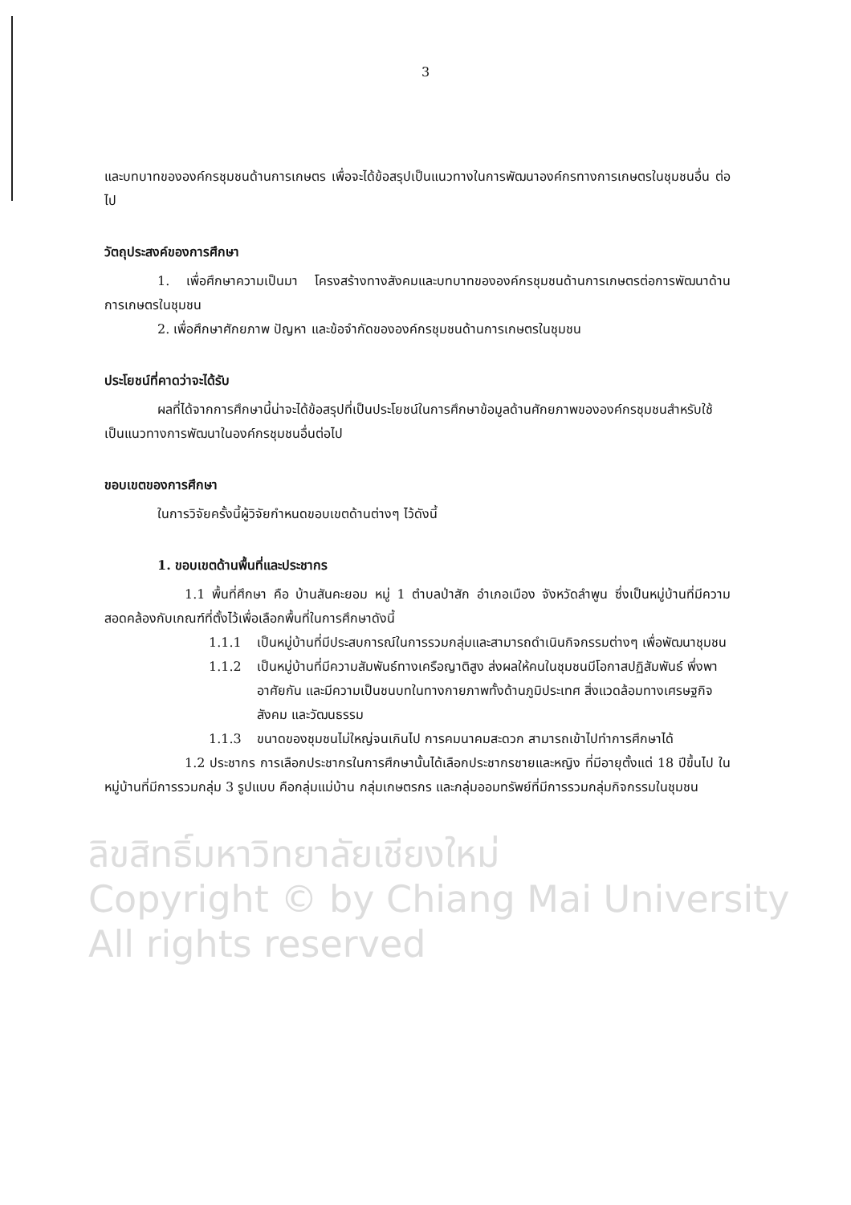3
และบทบาทขององค์กรชุมชนด้านการเกษตร เพื่อจะได้ข้อสรุปเป็นแนวทางในการพัฒนาองค์กรทางการเกษตรในชุมชนอื่น ต่อไป
วัตถุประสงค์ของการศึกษา
1. เพื่อศึกษาความเป็นมา โครงสร้างทางสังคมและบทบาทขององค์กรชุมชนด้านการเกษตรต่อการพัฒนาด้านการเกษตรในชุมชน
2. เพื่อศึกษาศักยภาพ ปัญหา และข้อจำกัดขององค์กรชุมชนด้านการเกษตรในชุมชน
ประโยชน์ที่คาดว่าจะได้รับ
ผลที่ได้จากการศึกษานี้น่าจะได้ข้อสรุปที่เป็นประโยชน์ในการศึกษาข้อมูลด้านศักยภาพขององค์กรชุมชนสำหรับใช้เป็นแนวทางการพัฒนาในองค์กรชุมชนอื่นต่อไป
ขอบเขตของการศึกษา
ในการวิจัยครั้งนี้ผู้วิจัยกำหนดขอบเขตด้านต่างๆ ไว้ดังนี้
1. ขอบเขตด้านพื้นที่และประชากร
1.1 พื้นที่ศึกษา คือ บ้านสันคะยอม หมู่ 1 ตำบลป่าสัก อำเภอเมือง จังหวัดลำพูน ซึ่งเป็นหมู่บ้านที่มีความสอดคล้องกับเกณฑ์ที่ตั้งไว้เพื่อเลือกพื้นที่ในการศึกษาดังนี้
1.1.1 เป็นหมู่บ้านที่มีประสบการณ์ในการรวมกลุ่มและสามารถดำเนินกิจกรรมต่างๆ เพื่อพัฒนาชุมชน
1.1.2 เป็นหมู่บ้านที่มีความสัมพันธ์ทางเครือญาติสูง ส่งผลให้คนในชุมชนมีโอกาสปฏิสัมพันธ์ พึ่งพาอาศัยกัน และมีความเป็นชนบทในทางกายภาพทั้งด้านภูมิประเทศ สิ่งแวดล้อมทางเศรษฐกิจ สังคม และวัฒนธรรม
1.1.3 ขนาดของชุมชนไม่ใหญ่จนเกินไป การคมนาคมสะดวก สามารถเข้าไปทำการศึกษาได้
1.2 ประชากร การเลือกประชากรในการศึกษานั้นได้เลือกประชากรชายและหญิง ที่มีอายุตั้งแต่ 18 ปีขึ้นไป ในหมู่บ้านที่มีการรวมกลุ่ม 3 รูปแบบ คือกลุ่มแม่บ้าน กลุ่มเกษตรกร และกลุ่มออมทรัพย์ที่มีการรวมกลุ่มกิจกรรมในชุมชน
ลิขสิทธิ์มหาวิทยาลัยเชียงใหม่
Copyright © by Chiang Mai University
All rights reserved